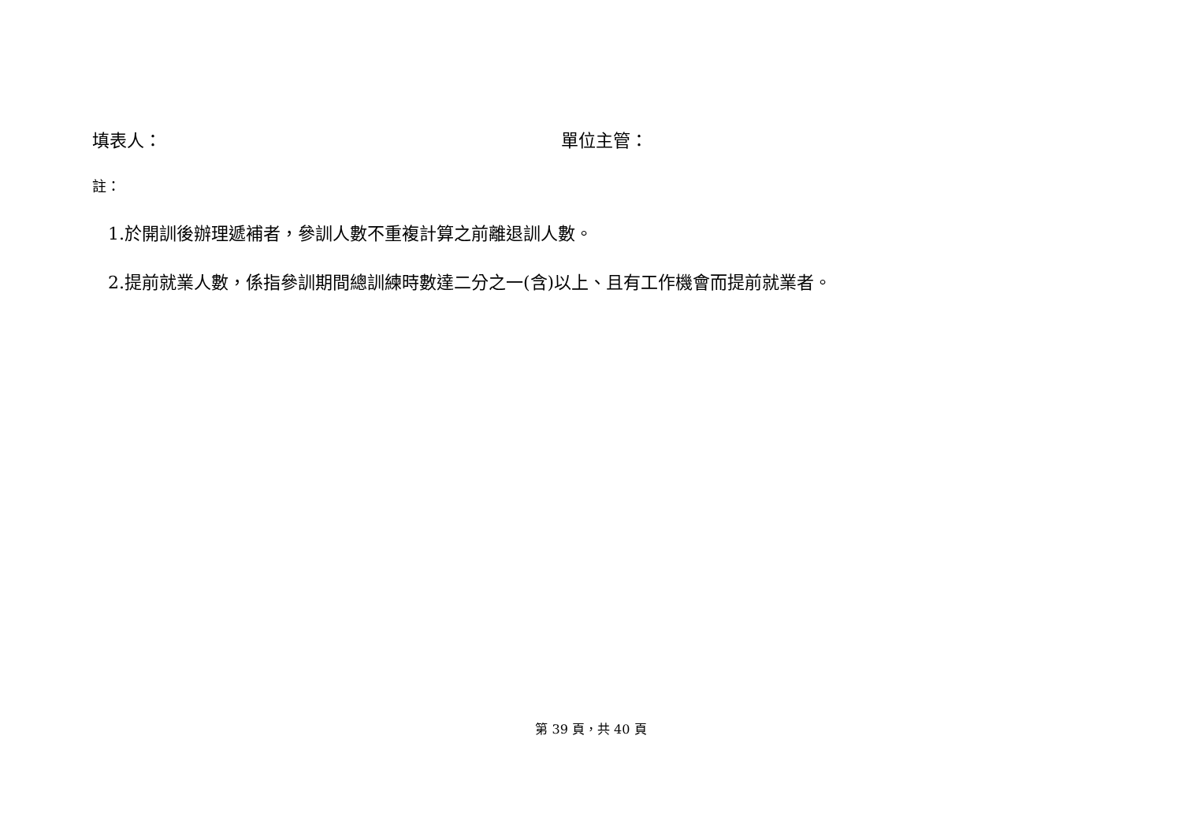填表人： 單位主管：
註：
1.於開訓後辦理遞補者，參訓人數不重複計算之前離退訓人數。
2.提前就業人數，係指參訓期間總訓練時數達二分之一(含)以上、且有工作機會而提前就業者。
第 39 頁，共 40 頁